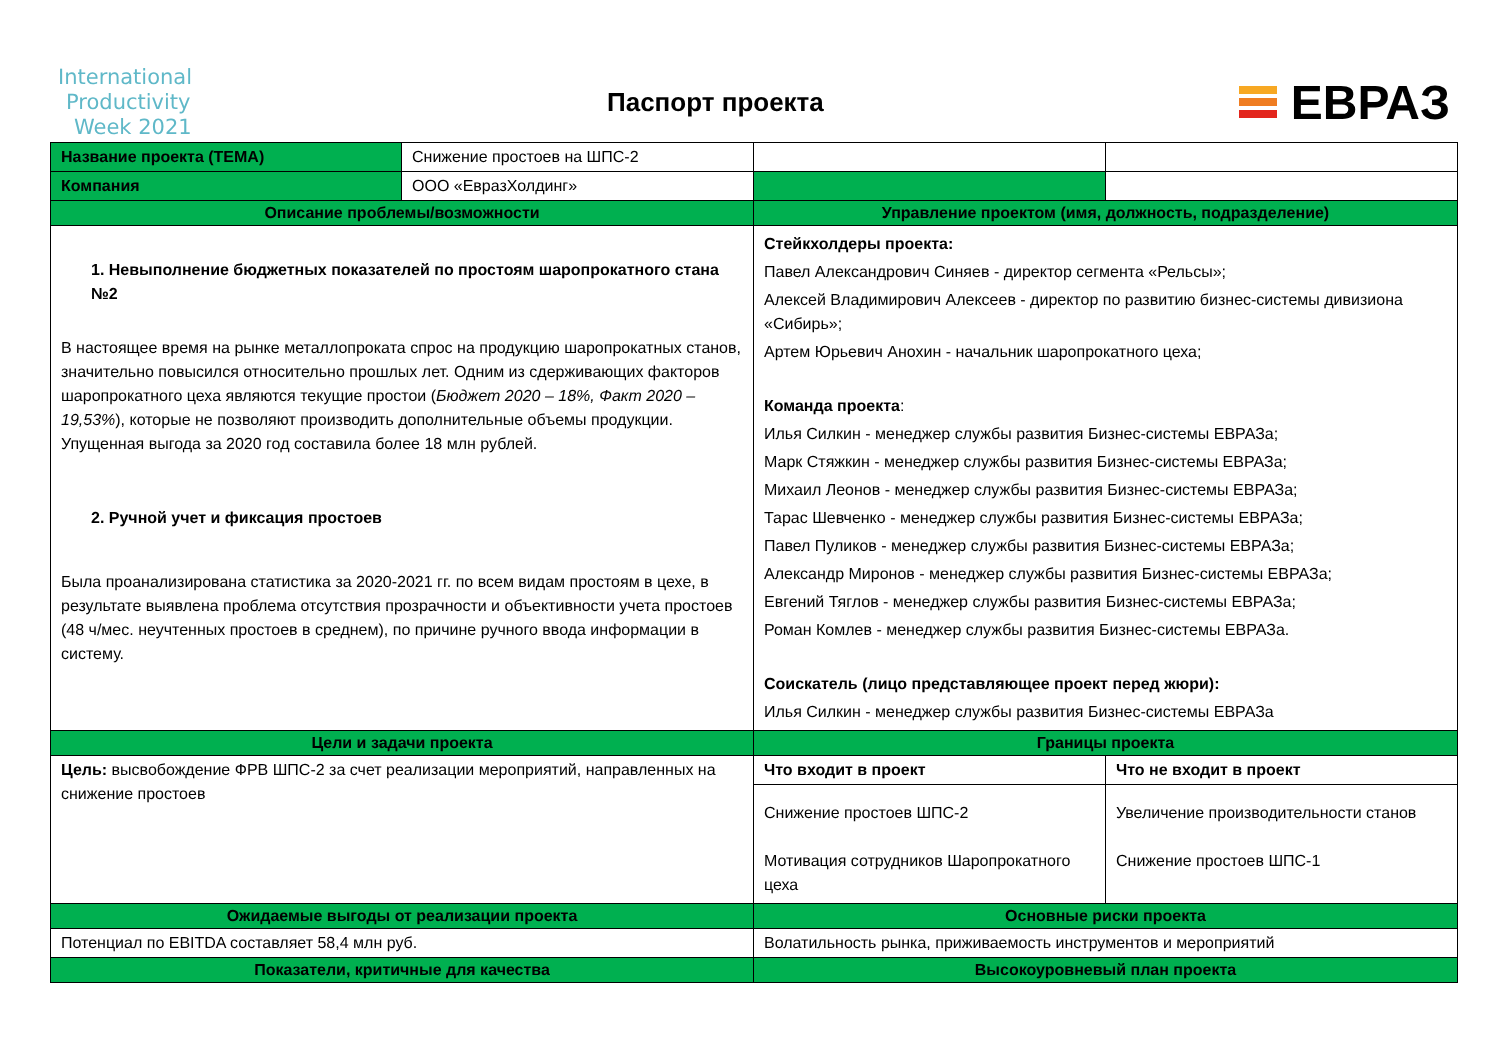International
Productivity
Week 2021
Паспорт проекта
ЕВРАЗ
| Название проекта (ТЕМА) | Снижение простоев на ШПС-2 | | |
| Компания | ООО «ЕвразХолдинг» | | |
| Описание проблемы/возможности | | Управление проектом (имя, должность, подразделение) | |
| 1. Невыполнение бюджетных показателей по простоям шаропрокатного стана №2 В настоящее время на рынке металлопроката спрос на продукцию шаропрокатных станов, значительно повысился относительно прошлых лет. Одним из сдерживающих факторов шаропрокатного цеха являются текущие простои ( Бюджет 2020 – 18%, Факт 2020 – 19,53% ), которые не позволяют производить дополнительные объемы продукции. Упущенная выгода за 2020 год составила более 18 млн рублей. 2. Ручной учет и фиксация простоев Была проанализирована статистика за 2020-2021 гг. по всем видам простоям в цехе, в результате выявлена проблема отсутствия прозрачности и объективности учета простоев (48 ч/мес. неучтенных простоев в среднем), по причине ручного ввода информации в систему. | | Стейкхолдеры проекта: Павел Александрович Синяев - директор сегмента «Рельсы»; Алексей Владимирович Алексеев - директор по развитию бизнес-системы дивизиона «Сибирь»; Артем Юрьевич Анохин - начальник шаропрокатного цеха; Команда проекта : Илья Силкин - менеджер службы развития Бизнес-системы ЕВРАЗа; Марк Стяжкин - менеджер службы развития Бизнес-системы ЕВРАЗа; Михаил Леонов - менеджер службы развития Бизнес-системы ЕВРАЗа; Тарас Шевченко - менеджер службы развития Бизнес-системы ЕВРАЗа; Павел Пуликов - менеджер службы развития Бизнес-системы ЕВРАЗа; Александр Миронов - менеджер службы развития Бизнес-системы ЕВРАЗа; Евгений Тяглов - менеджер службы развития Бизнес-системы ЕВРАЗа; Роман Комлев - менеджер службы развития Бизнес-системы ЕВРАЗа. Соискатель (лицо представляющее проект перед жюри): Илья Силкин - менеджер службы развития Бизнес-системы ЕВРАЗа | |
| Цели и задачи проекта | | Границы проекта | |
| Цель: высвобождение ФРВ ШПС-2 за счет реализации мероприятий, направленных на снижение простоев | | Что входит в проект | Что не входит в проект |
| | | Снижение простоев ШПС-2 Мотивация сотрудников Шаропрокатного цеха | Увеличение производительности станов Снижение простоев ШПС-1 |
| Ожидаемые выгоды от реализации проекта | | Основные риски проекта | |
| Потенциал по EBITDA составляет 58,4 млн руб. | | Волатильность рынка, приживаемость инструментов и мероприятий | |
| Показатели, критичные для качества | | Высокоуровневый план проекта | |